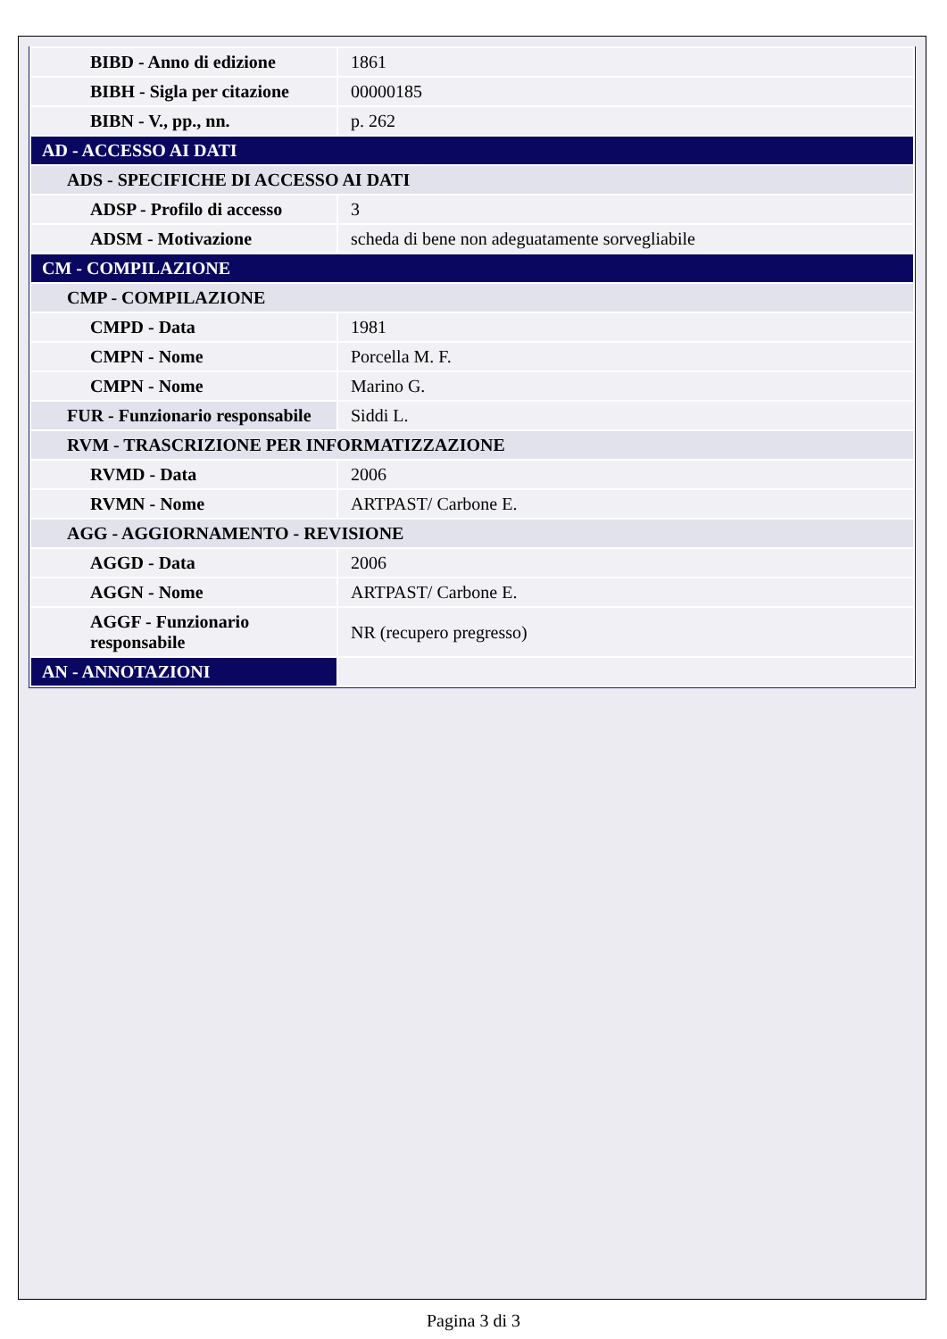| BIBD - Anno di edizione | 1861 |
| BIBH - Sigla per citazione | 00000185 |
| BIBN - V., pp., nn. | p. 262 |
| AD - ACCESSO AI DATI | |
| ADS - SPECIFICHE DI ACCESSO AI DATI | |
| ADSP - Profilo di accesso | 3 |
| ADSM - Motivazione | scheda di bene non adeguatamente sorvegliabile |
| CM - COMPILAZIONE | |
| CMP - COMPILAZIONE | |
| CMPD - Data | 1981 |
| CMPN - Nome | Porcella M. F. |
| CMPN - Nome | Marino G. |
| FUR - Funzionario responsabile | Siddi L. |
| RVM - TRASCRIZIONE PER INFORMATIZZAZIONE | |
| RVMD - Data | 2006 |
| RVMN - Nome | ARTPAST/ Carbone E. |
| AGG - AGGIORNAMENTO - REVISIONE | |
| AGGD - Data | 2006 |
| AGGN - Nome | ARTPAST/ Carbone E. |
| AGGF - Funzionario responsabile | NR (recupero pregresso) |
| AN - ANNOTAZIONI | |
Pagina 3 di 3